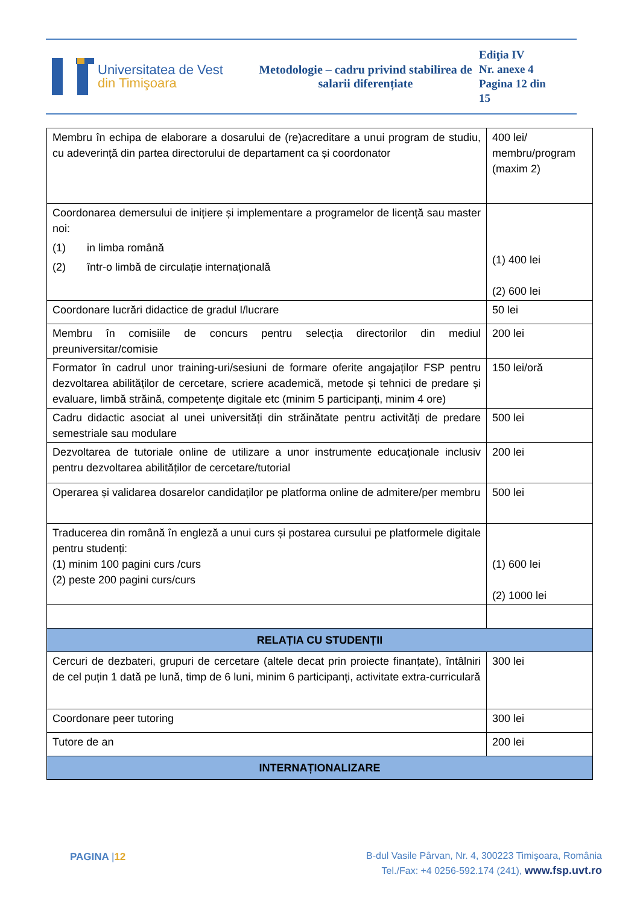Universitatea de Vest
din Timişoara
Metodologie – cadru privind stabilirea de salarii diferențiate
Ediţia IV
Nr. anexe 4
Pagina 12 din
15
| Membru în echipa de elaborare a dosarului de (re)acreditare a unui program de studiu, cu adeverință din partea directorului de departament ca și coordonator | 400 lei/ membru/program (maxim 2) |
| Coordonarea demersului de inițiere și implementare a programelor de licență sau master noi: (1) in limba română (2) într-o limbă de circulație internațională | (1) 400 lei (2) 600 lei |
| Coordonare lucrări didactice de gradul I/lucrare | 50 lei |
| Membru în comisiile de concurs pentru selecția directorilor din mediul preuniversitar/comisie | 200 lei |
| Formator în cadrul unor training-uri/sesiuni de formare oferite angajaților FSP pentru dezvoltarea abilităților de cercetare, scriere academică, metode și tehnici de predare și evaluare, limbă străină, competențe digitale etc (minim 5 participanți, minim 4 ore) | 150 lei/oră |
| Cadru didactic asociat al unei universități din străinătate pentru activități de predare semestriale sau modulare | 500 lei |
| Dezvoltarea de tutoriale online de utilizare a unor instrumente educaționale inclusiv pentru dezvoltarea abilităților de cercetare/tutorial | 200 lei |
| Operarea și validarea dosarelor candidaților pe platforma online de admitere/per membru | 500 lei |
| Traducerea din română în engleză a unui curs și postarea cursului pe platformele digitale pentru studenți: (1) minim 100 pagini curs /curs (2) peste 200 pagini curs/curs | (1) 600 lei (2) 1000 lei |
| RELAȚIA CU STUDENȚII | |
| Cercuri de dezbateri, grupuri de cercetare (altele decat prin proiecte finanțate), întâlniri de cel puțin 1 dată pe lună, timp de 6 luni, minim 6 participanți, activitate extra-curriculară | 300 lei |
| Coordonare peer tutoring | 300 lei |
| Tutore de an | 200 lei |
| INTERNAȚIONALIZARE | |
PAGINA |12
B-dul Vasile Pârvan, Nr. 4, 300223 Timişoara, România
Tel./Fax: +4 0256-592.174 (241), www.fsp.uvt.ro